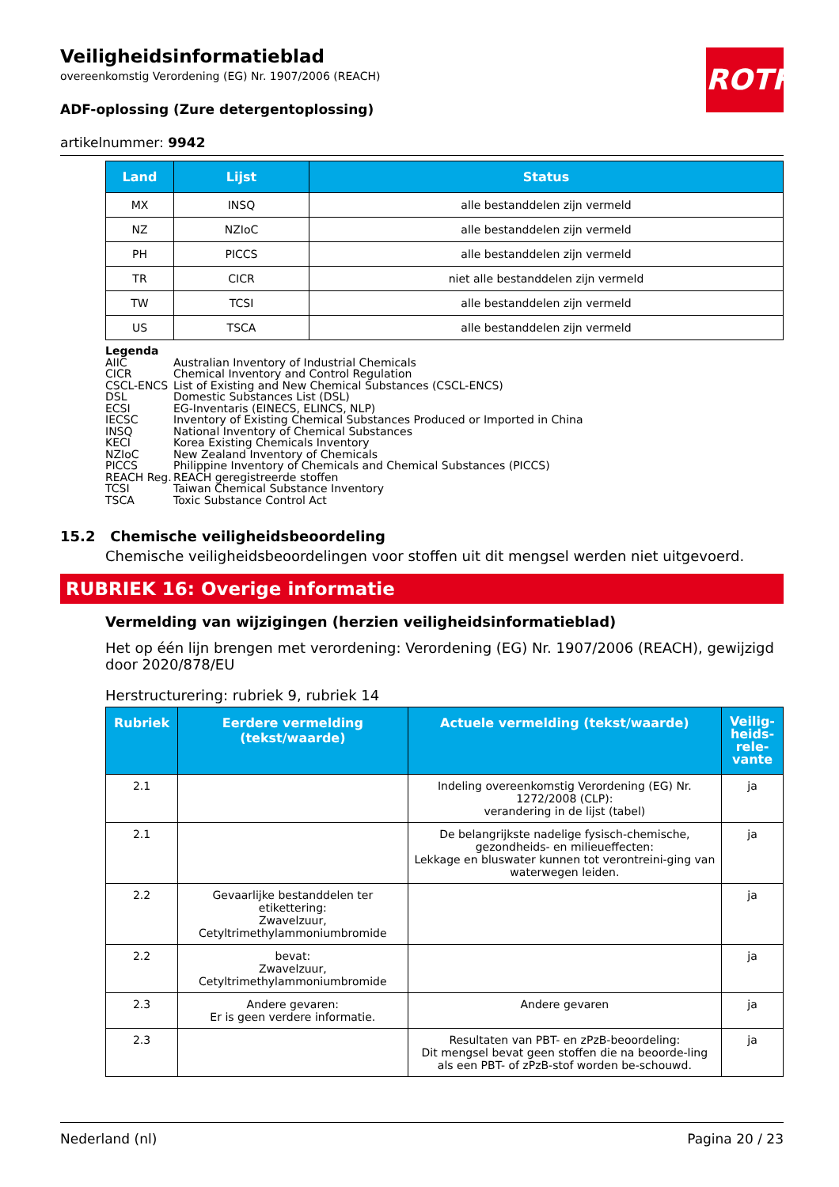ROTH
Veiligheidsinformatieblad
overeenkomstig Verordening (EG) Nr. 1907/2006 (REACH)
ADF-oplossing (Zure detergentoplossing)
artikelnummer: 9942
| Land | Lijst | Status |
| --- | --- | --- |
| MX | INSQ | alle bestanddelen zijn vermeld |
| NZ | NZIoC | alle bestanddelen zijn vermeld |
| PH | PICCS | alle bestanddelen zijn vermeld |
| TR | CICR | niet alle bestanddelen zijn vermeld |
| TW | TCSI | alle bestanddelen zijn vermeld |
| US | TSCA | alle bestanddelen zijn vermeld |
Legenda
AIIC Australian Inventory of Industrial Chemicals
CICR Chemical Inventory and Control Regulation
CSCL-ENCS List of Existing and New Chemical Substances (CSCL-ENCS)
DSL Domestic Substances List (DSL)
ECSI EG-Inventaris (EINECS, ELINCS, NLP)
IECSC Inventory of Existing Chemical Substances Produced or Imported in China
INSQ National Inventory of Chemical Substances
KECI Korea Existing Chemicals Inventory
NZIoC New Zealand Inventory of Chemicals
PICCS Philippine Inventory of Chemicals and Chemical Substances (PICCS)
REACH Reg. REACH geregistreerde stoffen
TCSI Taiwan Chemical Substance Inventory
TSCA Toxic Substance Control Act
15.2 Chemische veiligheidsbeoordeling
Chemische veiligheidsbeoordelingen voor stoffen uit dit mengsel werden niet uitgevoerd.
RUBRIEK 16: Overige informatie
Vermelding van wijzigingen (herzien veiligheidsinformatieblad)
Het op één lijn brengen met verordening: Verordening (EG) Nr. 1907/2006 (REACH), gewijzigd door 2020/878/EU
Herstructurering: rubriek 9, rubriek 14
| Rubriek | Eerdere vermelding (tekst/waarde) | Actuele vermelding (tekst/waarde) | Veilig-heids-rele-vante |
| --- | --- | --- | --- |
| 2.1 | | Indeling overeenkomstig Verordening (EG) Nr. 1272/2008 (CLP): verandering in de lijst (tabel) | ja |
| 2.1 | | De belangrijkste nadelige fysisch-chemische, gezondheids- en milieueffecten: Lekkage en bluswater kunnen tot verontreini-ging van waterwegen leiden. | ja |
| 2.2 | Gevaarlijke bestanddelen ter etikettering: Zwavelzuur, Cetyltrimethylammoniumbromide | | ja |
| 2.2 | bevat: Zwavelzuur, Cetyltrimethylammoniumbromide | | ja |
| 2.3 | Andere gevaren: Er is geen verdere informatie. | Andere gevaren | ja |
| 2.3 | | Resultaten van PBT- en zPzB-beoordeling: Dit mengsel bevat geen stoffen die na beoorde-ling als een PBT- of zPzB-stof worden be-schouwd. | ja |
Nederland (nl) Pagina 20 / 23